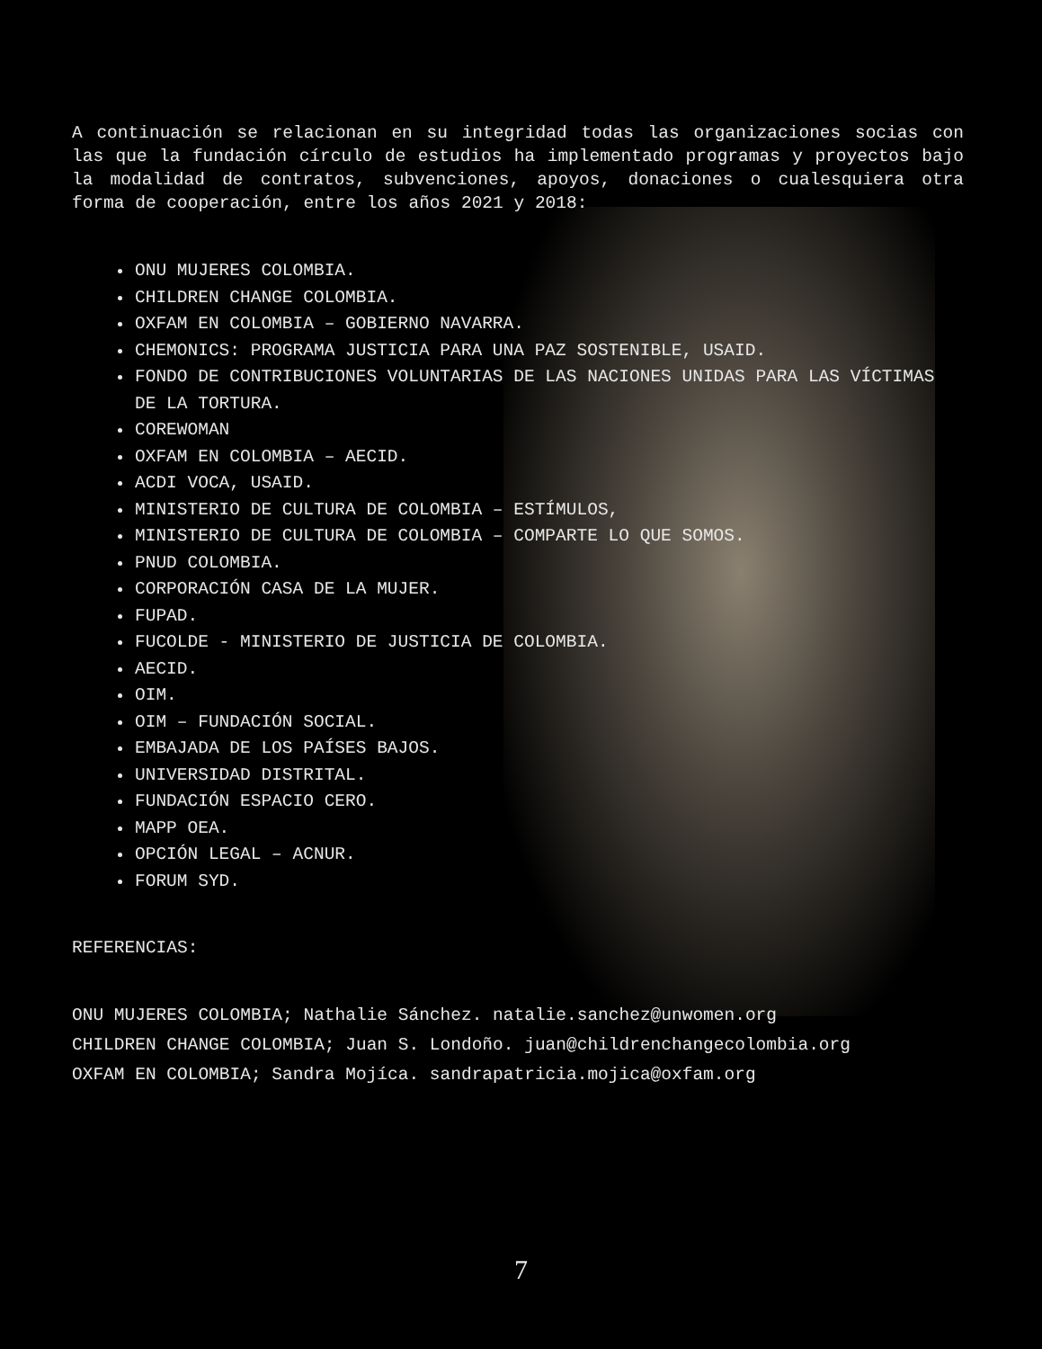A continuación se relacionan en su integridad todas las organizaciones socias con las que la fundación círculo de estudios ha implementado programas y proyectos bajo la modalidad de contratos, subvenciones, apoyos, donaciones o cualesquiera otra forma de cooperación, entre los años 2021 y 2018:
ONU MUJERES COLOMBIA.
CHILDREN CHANGE COLOMBIA.
OXFAM EN COLOMBIA – GOBIERNO NAVARRA.
CHEMONICS: PROGRAMA JUSTICIA PARA UNA PAZ SOSTENIBLE, USAID.
FONDO DE CONTRIBUCIONES VOLUNTARIAS DE LAS NACIONES UNIDAS PARA LAS VÍCTIMAS DE LA TORTURA.
COREWOMAN
OXFAM EN COLOMBIA – AECID.
ACDI VOCA, USAID.
MINISTERIO DE CULTURA DE COLOMBIA – ESTÍMULOS,
MINISTERIO DE CULTURA DE COLOMBIA – COMPARTE LO QUE SOMOS.
PNUD COLOMBIA.
CORPORACIÓN CASA DE LA MUJER.
FUPAD.
FUCOLDE - MINISTERIO DE JUSTICIA DE COLOMBIA.
AECID.
OIM.
OIM – FUNDACIÓN SOCIAL.
EMBAJADA DE LOS PAÍSES BAJOS.
UNIVERSIDAD DISTRITAL.
FUNDACIÓN ESPACIO CERO.
MAPP OEA.
OPCIÓN LEGAL – ACNUR.
FORUM SYD.
REFERENCIAS:
ONU MUJERES COLOMBIA; Nathalie Sánchez. natalie.sanchez@unwomen.org
CHILDREN CHANGE COLOMBIA; Juan S. Londoño. juan@childrenchangecolombia.org
OXFAM EN COLOMBIA; Sandra Mojíca. sandrapatricia.mojica@oxfam.org
7